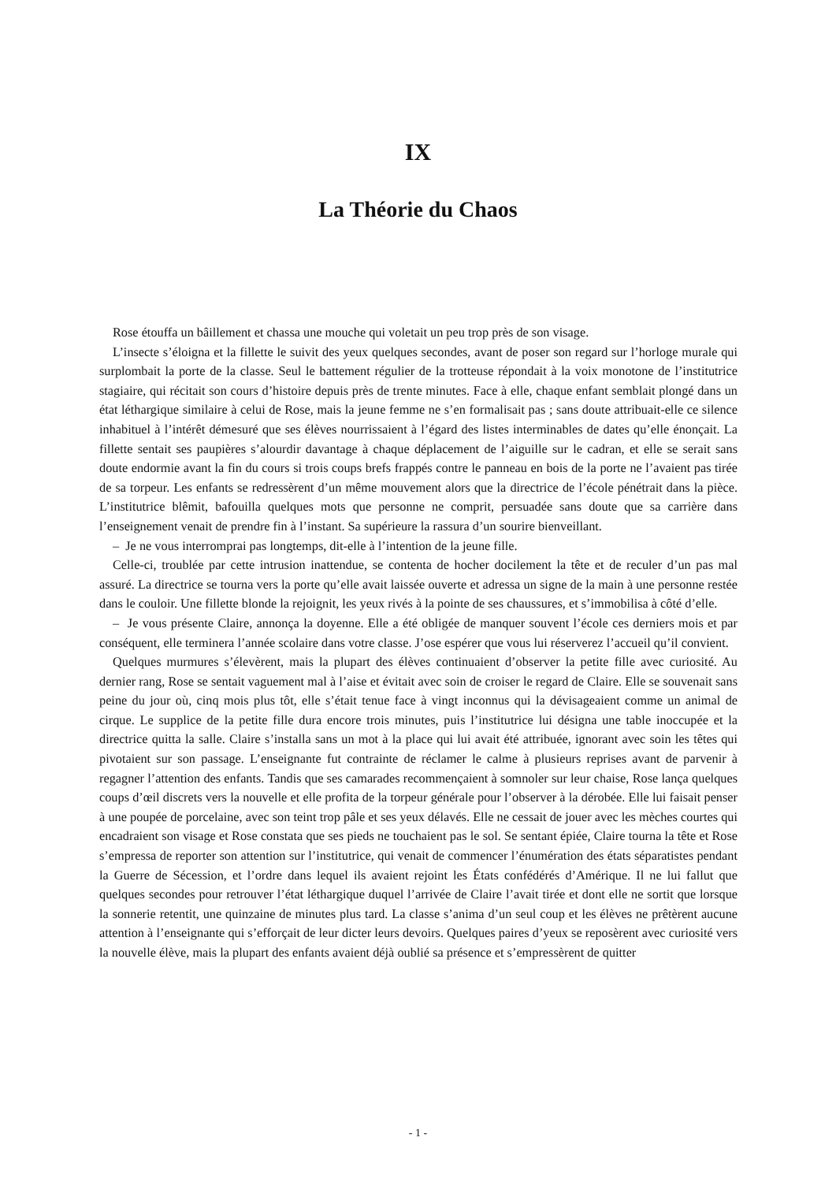IX
La Théorie du Chaos
Rose étouffa un bâillement et chassa une mouche qui voletait un peu trop près de son visage.
L’insecte s’éloigna et la fillette le suivit des yeux quelques secondes, avant de poser son regard sur l’horloge murale qui surplombait la porte de la classe. Seul le battement régulier de la trotteuse répondait à la voix monotone de l’institutrice stagiaire, qui récitait son cours d’histoire depuis près de trente minutes. Face à elle, chaque enfant semblait plongé dans un état léthargique similaire à celui de Rose, mais la jeune femme ne s’en formalisait pas ; sans doute attribuait-elle ce silence inhabituel à l’intérêt démesuré que ses élèves nourrissaient à l’égard des listes interminables de dates qu’elle énonçait. La fillette sentait ses paupières s’alourdir davantage à chaque déplacement de l’aiguille sur le cadran, et elle se serait sans doute endormie avant la fin du cours si trois coups brefs frappés contre le panneau en bois de la porte ne l’avaient pas tirée de sa torpeur. Les enfants se redressèrent d’un même mouvement alors que la directrice de l’école pénétrait dans la pièce. L’institutrice blêmit, bafouilla quelques mots que personne ne comprit, persuadée sans doute que sa carrière dans l’enseignement venait de prendre fin à l’instant. Sa supérieure la rassura d’un sourire bienveillant.
– Je ne vous interromprai pas longtemps, dit-elle à l’intention de la jeune fille.
Celle-ci, troublée par cette intrusion inattendue, se contenta de hocher docilement la tête et de reculer d’un pas mal assuré. La directrice se tourna vers la porte qu’elle avait laissée ouverte et adressa un signe de la main à une personne restée dans le couloir. Une fillette blonde la rejoignit, les yeux rivés à la pointe de ses chaussures, et s’immobilisa à côté d’elle.
– Je vous présente Claire, annonça la doyenne. Elle a été obligée de manquer souvent l’école ces derniers mois et par conséquent, elle terminera l’année scolaire dans votre classe. J’ose espérer que vous lui réserverez l’accueil qu’il convient.
Quelques murmures s’élevèrent, mais la plupart des élèves continuaient d’observer la petite fille avec curiosité. Au dernier rang, Rose se sentait vaguement mal à l’aise et évitait avec soin de croiser le regard de Claire. Elle se souvenait sans peine du jour où, cinq mois plus tôt, elle s’était tenue face à vingt inconnus qui la dévisageaient comme un animal de cirque. Le supplice de la petite fille dura encore trois minutes, puis l’institutrice lui désigna une table inoccupée et la directrice quitta la salle. Claire s’installa sans un mot à la place qui lui avait été attribuée, ignorant avec soin les têtes qui pivotaient sur son passage. L’enseignante fut contrainte de réclamer le calme à plusieurs reprises avant de parvenir à regagner l’attention des enfants. Tandis que ses camarades recommençaient à somnoler sur leur chaise, Rose lança quelques coups d’œil discrets vers la nouvelle et elle profita de la torpeur générale pour l’observer à la dérobée. Elle lui faisait penser à une poupée de porcelaine, avec son teint trop pâle et ses yeux délavés. Elle ne cessait de jouer avec les mèches courtes qui encadraient son visage et Rose constata que ses pieds ne touchaient pas le sol. Se sentant épiée, Claire tourna la tête et Rose s’empressa de reporter son attention sur l’institutrice, qui venait de commencer l’énumération des états séparatistes pendant la Guerre de Sécession, et l’ordre dans lequel ils avaient rejoint les États confédérés d’Amérique. Il ne lui fallut que quelques secondes pour retrouver l’état léthargique duquel l’arrivée de Claire l’avait tirée et dont elle ne sortit que lorsque la sonnerie retentit, une quinzaine de minutes plus tard. La classe s’anima d’un seul coup et les élèves ne prêtèrent aucune attention à l’enseignante qui s’efforçait de leur dicter leurs devoirs. Quelques paires d’yeux se reposèrent avec curiosité vers la nouvelle élève, mais la plupart des enfants avaient déjà oublié sa présence et s’empressèrent de quitter
- 1 -